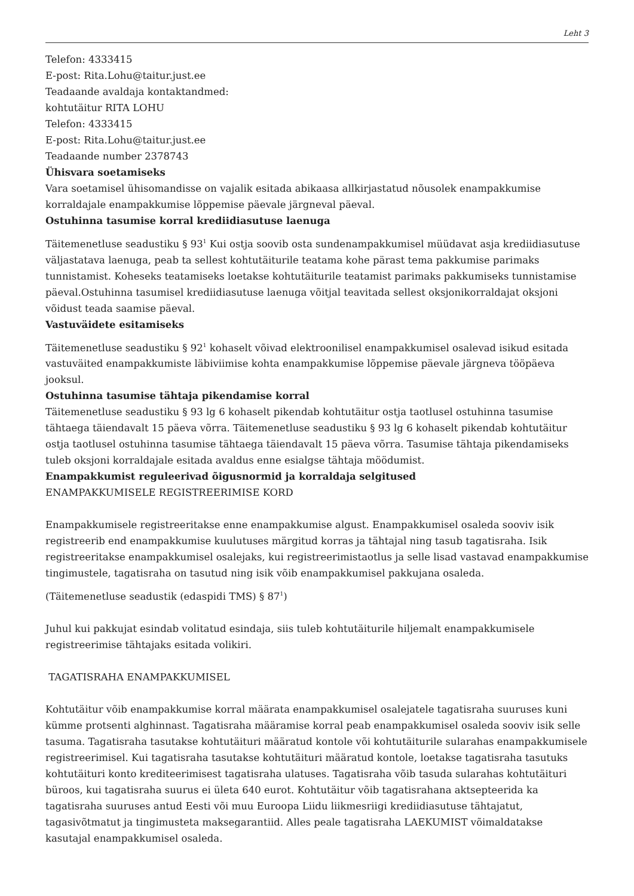Leht 3
Telefon: 4333415
E-post: Rita.Lohu@taitur.just.ee
Teadaande avaldaja kontaktandmed:
kohtutäitur RITA LOHU
Telefon: 4333415
E-post: Rita.Lohu@taitur.just.ee
Teadaande number 2378743
Ühisvara soetamiseks
Vara soetamisel ühisomandisse on vajalik esitada abikaasa allkirjastatud nõusolek enampakkumise korraldajale enampakkumise lõppemise päevale järgneval päeval.
Ostuhinna tasumise korral krediidiasutuse laenuga
Täitemenetluse seadustiku § 93<sup>1</sup> Kui ostja soovib osta sundenampakkumisel müüdavat asja krediidiasutuse väljastatava laenuga, peab ta sellest kohtutäiturile teatama kohe pärast tema pakkumise parimaks tunnistamist. Koheseks teatamiseks loetakse kohtutäiturile teatamist parimaks pakkumiseks tunnistamise päeval.Ostuhinna tasumisel krediidiasutuse laenuga võitjal teavitada sellest oksjonikorraldajat oksjoni võidust teada saamise päeval.
Vastuväidete esitamiseks
Täitemenetluse seadustiku § 92<sup>1</sup> kohaselt võivad elektroonilisel enampakkumisel osalevad isikud esitada vastuväited enampakkumiste läbiviimise kohta enampakkumise lõppemise päevale järgneva tööpäeva jooksul.
Ostuhinna tasumise tähtaja pikendamise korral
Täitemenetluse seadustiku § 93 lg 6 kohaselt pikendab kohtutäitur ostja taotlusel ostuhinna tasumise tähtaega täiendavalt 15 päeva võrra. Täitemenetluse seadustiku § 93 lg 6 kohaselt pikendab kohtutäitur ostja taotlusel ostuhinna tasumise tähtaega täiendavalt 15 päeva võrra. Tasumise tähtaja pikendamiseks tuleb oksjoni korraldajale esitada avaldus enne esialgse tähtaja möödumist.
Enampakkumist reguleerivad õigusnormid ja korraldaja selgitused
ENAMPAKKUMISELE REGISTREERIMISE KORD
Enampakkumisele registreeritakse enne enampakkumise algust. Enampakkumisel osaleda sooviv isik registreerib end enampakkumise kuulutuses märgitud korras ja tähtajal ning tasub tagatisraha. Isik registreeritakse enampakkumisel osalejaks, kui registreerimistaotlus ja selle lisad vastavad enampakkumise tingimustele, tagatisraha on tasutud ning isik võib enampakkumisel pakkujana osaleda.
(Täitemenetluse seadustik (edaspidi TMS) § 87<sup>1</sup>)
Juhul kui pakkujat esindab volitatud esindaja, siis tuleb kohtutäiturile hiljemalt enampakkumisele registreerimise tähtajaks esitada volikiri.
TAGATISRAHA ENAMPAKKUMISEL
Kohtutäitur võib enampakkumise korral määrata enampakkumisel osalejatele tagatisraha suuruses kuni kümme protsenti alghinnast. Tagatisraha määramise korral peab enampakkumisel osaleda sooviv isik selle tasuma. Tagatisraha tasutakse kohtutäituri määratud kontole või kohtutäiturile sularahas enampakkumisele registreerimisel. Kui tagatisraha tasutakse kohtutäituri määratud kontole, loetakse tagatisraha tasutuks kohtutäituri konto krediteerimisest tagatisraha ulatuses. Tagatisraha võib tasuda sularahas kohtutäituri büroos, kui tagatisraha suurus ei ületa 640 eurot. Kohtutäitur võib tagatisrahana aktsepteerida ka tagatisraha suuruses antud Eesti või muu Euroopa Liidu liikmesriigi krediidiasutuse tähtajatut, tagasivõtmatut ja tingimusteta maksegarantiid. Alles peale tagatisraha LAEKUMIST võimaldatakse kasutajal enampakkumisel osaleda.